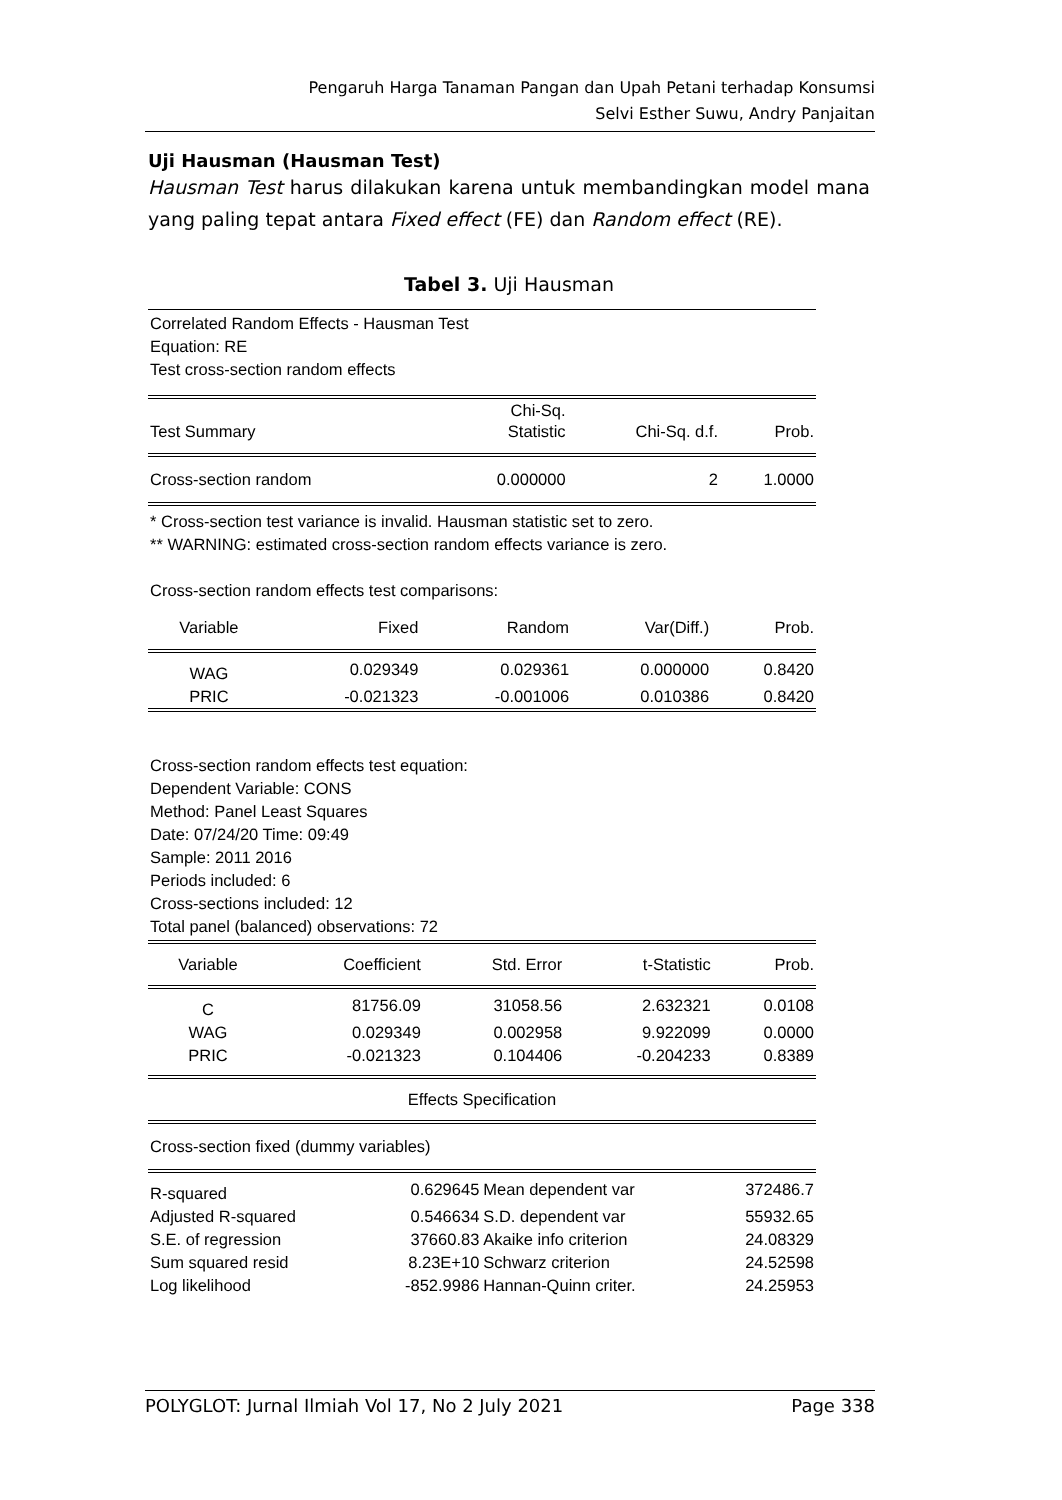Pengaruh Harga Tanaman Pangan dan Upah Petani terhadap Konsumsi
Selvi Esther Suwu, Andry Panjaitan
Uji Hausman (Hausman Test)
Hausman Test harus dilakukan karena untuk membandingkan model mana yang paling tepat antara Fixed effect (FE) dan Random effect (RE).
Tabel 3. Uji Hausman
Correlated Random Effects - Hausman Test
Equation: RE
Test cross-section random effects
| Test Summary | Chi-Sq. Statistic | Chi-Sq. d.f. | Prob. |
| --- | --- | --- | --- |
| Cross-section random | 0.000000 | 2 | 1.0000 |
* Cross-section test variance is invalid. Hausman statistic set to zero.
** WARNING: estimated cross-section random effects variance is zero.
Cross-section random effects test comparisons:
| Variable | Fixed | Random | Var(Diff.) | Prob. |
| --- | --- | --- | --- | --- |
| WAG | 0.029349 | 0.029361 | 0.000000 | 0.8420 |
| PRIC | -0.021323 | -0.001006 | 0.010386 | 0.8420 |
Cross-section random effects test equation:
Dependent Variable: CONS
Method: Panel Least Squares
Date: 07/24/20 Time: 09:49
Sample: 2011 2016
Periods included: 6
Cross-sections included: 12
Total panel (balanced) observations: 72
| Variable | Coefficient | Std. Error | t-Statistic | Prob. |
| --- | --- | --- | --- | --- |
| C | 81756.09 | 31058.56 | 2.632321 | 0.0108 |
| WAG | 0.029349 | 0.002958 | 9.922099 | 0.0000 |
| PRIC | -0.021323 | 0.104406 | -0.204233 | 0.8389 |
| Effects Specification | | | | |
| Cross-section fixed (dummy variables) | | | | |
| R-squared | 0.629645 | Mean dependent var | 372486.7 |
| Adjusted R-squared | 0.546634 | S.D. dependent var | 55932.65 |
| S.E. of regression | 37660.83 | Akaike info criterion | 24.08329 |
| Sum squared resid | 8.23E+10 | Schwarz criterion | 24.52598 |
| Log likelihood | -852.9986 | Hannan-Quinn criter. | 24.25953 |
POLYGLOT: Jurnal Ilmiah Vol 17, No 2 July 2021 Page 338